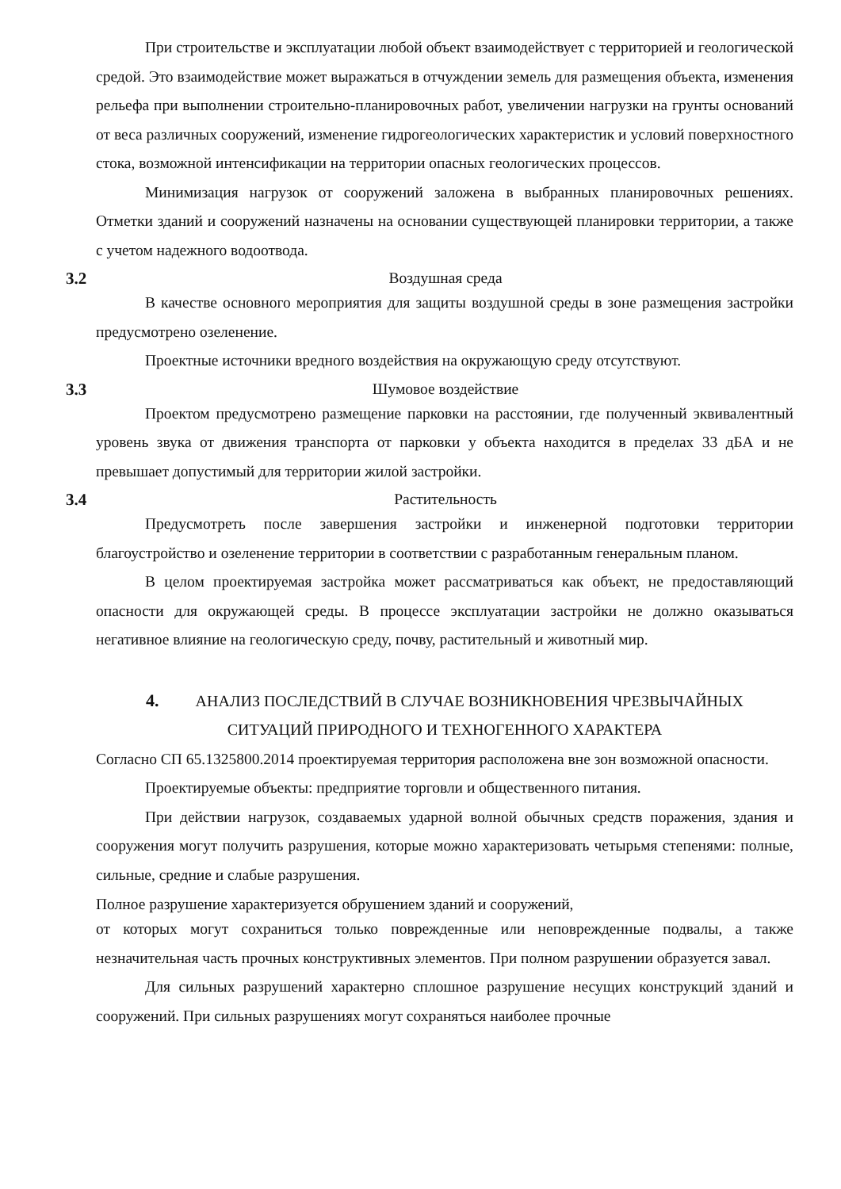При строительстве и эксплуатации любой объект взаимодействует с территорией и геологической средой. Это взаимодействие может выражаться в отчуждении земель для размещения объекта, изменения рельефа при выполнении строительно-планировочных работ, увеличении нагрузки на грунты оснований от веса различных сооружений, изменение гидрогеологических характеристик и условий поверхностного стока, возможной интенсификации на территории опасных геологических процессов.
Минимизация нагрузок от сооружений заложена в выбранных планировочных решениях. Отметки зданий и сооружений назначены на основании существующей планировки территории, а также с учетом надежного водоотвода.
3.2 Воздушная среда
В качестве основного мероприятия для защиты воздушной среды в зоне размещения застройки предусмотрено озеленение.
Проектные источники вредного воздействия на окружающую среду отсутствуют.
3.3 Шумовое воздействие
Проектом предусмотрено размещение парковки на расстоянии, где полученный эквивалентный уровень звука от движения транспорта от парковки у объекта находится в пределах 33 дБА и не превышает допустимый для территории жилой застройки.
3.4 Растительность
Предусмотреть после завершения застройки и инженерной подготовки территории благоустройство и озеленение территории в соответствии с разработанным генеральным планом.
В целом проектируемая застройка может рассматриваться как объект, не предоставляющий опасности для окружающей среды. В процессе эксплуатации застройки не должно оказываться негативное влияние на геологическую среду, почву, растительный и животный мир.
4. АНАЛИЗ ПОСЛЕДСТВИЙ В СЛУЧАЕ ВОЗНИКНОВЕНИЯ ЧРЕЗВЫЧАЙНЫХ
СИТУАЦИЙ ПРИРОДНОГО И ТЕХНОГЕННОГО ХАРАКТЕРА
Согласно СП 65.1325800.2014 проектируемая территория расположена вне зон возможной опасности.
Проектируемые объекты: предприятие торговли и общественного питания.
При действии нагрузок, создаваемых ударной волной обычных средств поражения, здания и сооружения могут получить разрушения, которые можно характеризовать четырьмя степенями: полные, сильные, средние и слабые разрушения.
Полное разрушение характеризуется обрушением зданий и сооружений,
от которых могут сохраниться только поврежденные или неповрежденные подвалы, а также незначительная часть прочных конструктивных элементов. При полном разрушении образуется завал.
Для сильных разрушений характерно сплошное разрушение несущих конструкций зданий и сооружений. При сильных разрушениях могут сохраняться наиболее прочные